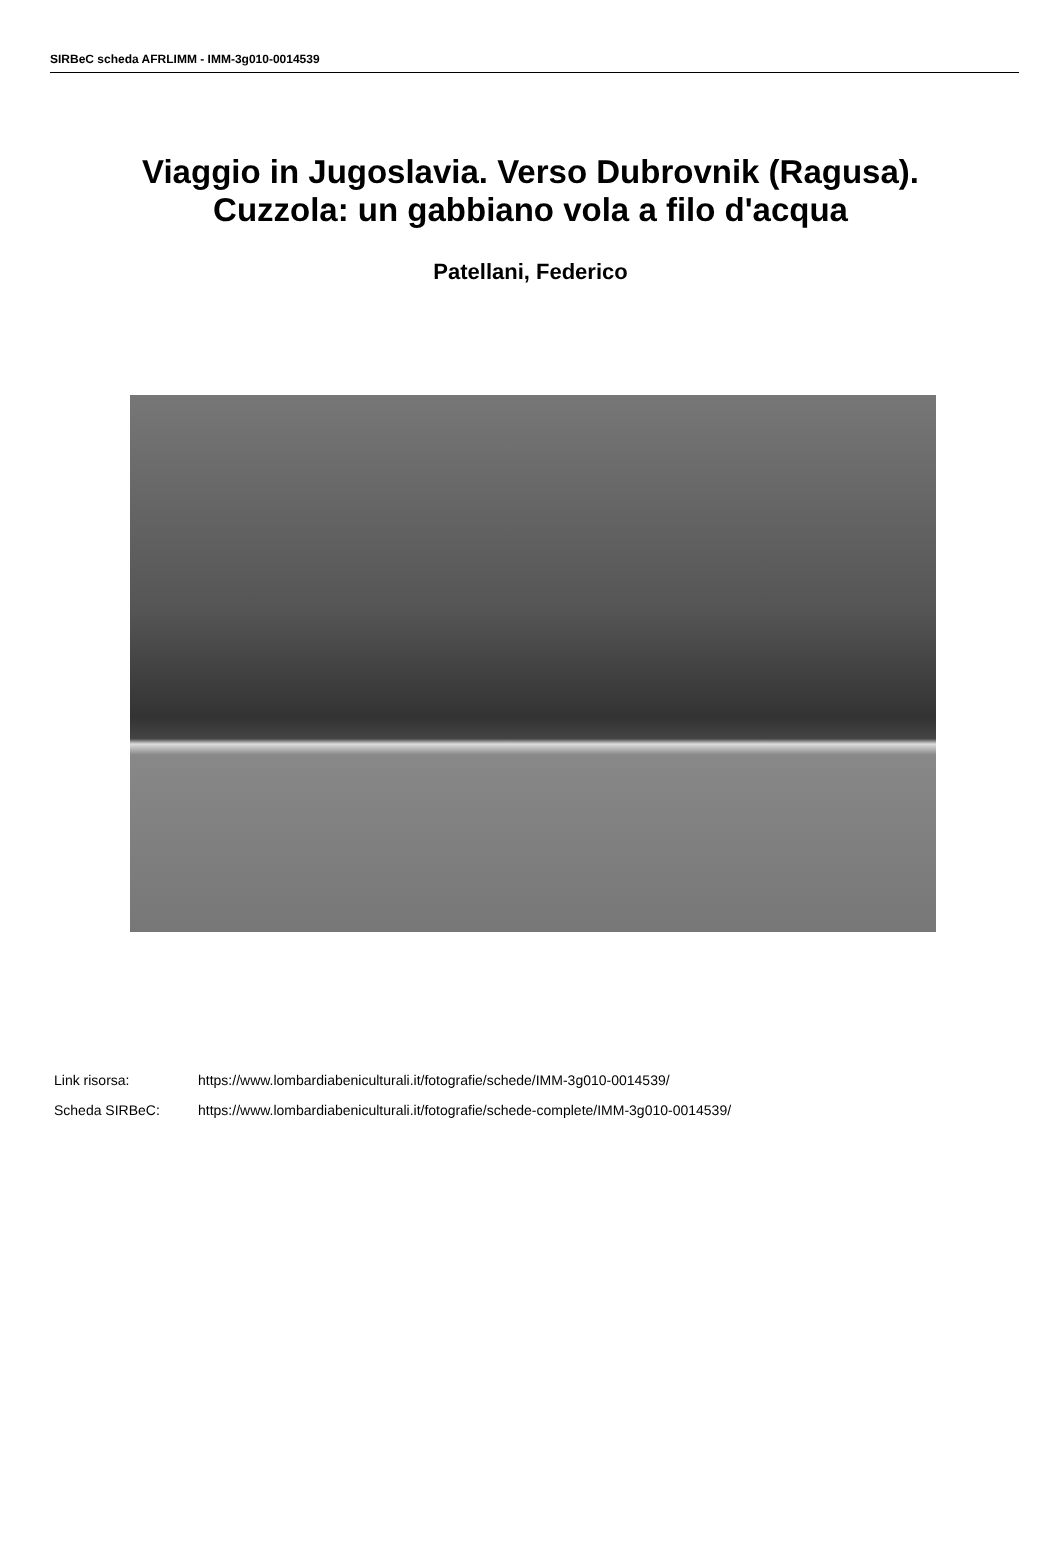SIRBeC scheda AFRLIMM - IMM-3g010-0014539
Viaggio in Jugoslavia. Verso Dubrovnik (Ragusa).
Cuzzola: un gabbiano vola a filo d'acqua
Patellani, Federico
| Link risorsa: | https://www.lombardiabeniculturali.it/fotografie/schede/IMM-3g010-0014539/ |
| Scheda SIRBeC: | https://www.lombardiabeniculturali.it/fotografie/schede-complete/IMM-3g010-0014539/ |